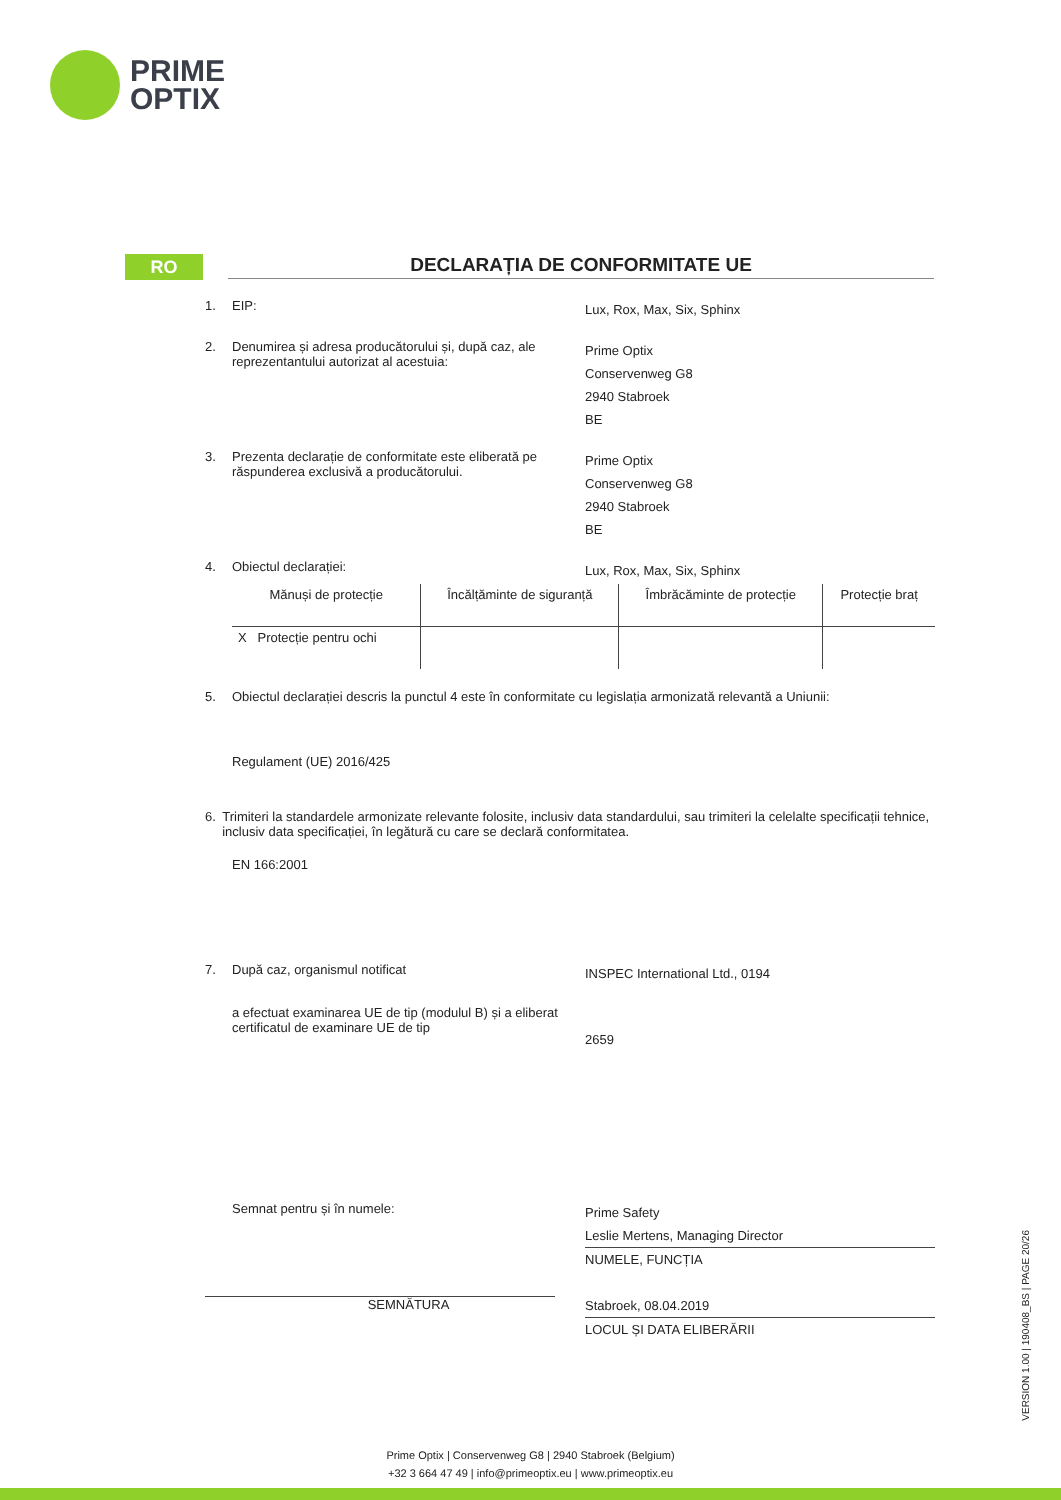PRIME
OPTIX
RO DECLARAȚIA DE CONFORMITATE UE
1. EIP:
Lux, Rox, Max, Six, Sphinx
2. Denumirea și adresa producătorului și, după caz, ale reprezentantului autorizat al acestuia:
Prime Optix
Conservenweg G8
2940 Stabroek
BE
3. Prezenta declarație de conformitate este eliberată pe răspunderea exclusivă a producătorului.
Prime Optix
Conservenweg G8
2940 Stabroek
BE
4. Obiectul declarației:
Lux, Rox, Max, Six, Sphinx
| Mănuși de protecție | Încălțăminte de siguranță | Îmbrăcăminte de protecție | Protecție braț |
| X Protecție pentru ochi | | | |
5. Obiectul declarației descris la punctul 4 este în conformitate cu legislația armonizată relevantă a Uniunii:
Regulament (UE) 2016/425
6. Trimiteri la standardele armonizate relevante folosite, inclusiv data standardului, sau trimiteri la celelalte specificații tehnice, inclusiv data specificației, în legătură cu care se declară conformitatea.
EN 166:2001
7. După caz, organismul notificat
INSPEC International Ltd., 0194
a efectuat examinarea UE de tip (modulul B) și a eliberat certificatul de examinare UE de tip
2659
Semnat pentru și în numele:
SEMNĂTURA
Prime Safety
Leslie Mertens, Managing Director
NUMELE, FUNCȚIA
Stabroek, 08.04.2019
LOCUL ȘI DATA ELIBERĂRII
VERSION 1.00 | 190408_BS | PAGE 20/26
Prime Optix | Conservenweg G8 | 2940 Stabroek (Belgium)
+32 3 664 47 49 | info@primeoptix.eu | www.primeoptix.eu